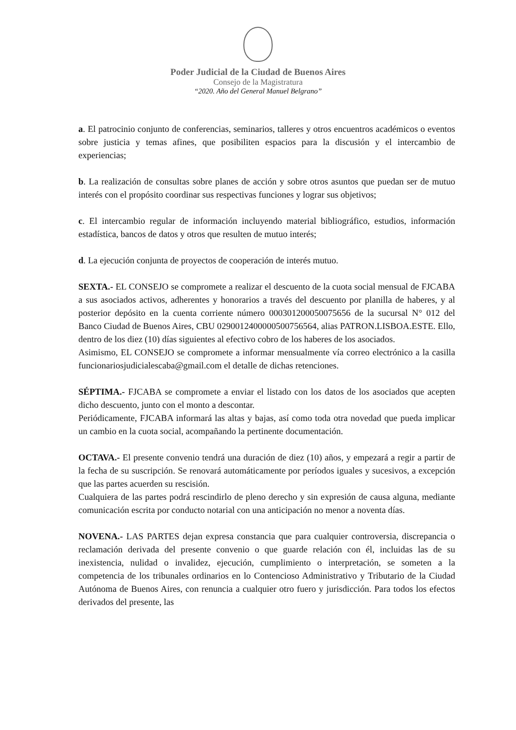Poder Judicial de la Ciudad de Buenos Aires
Consejo de la Magistratura
“2020. Año del General Manuel Belgrano”
a. El patrocinio conjunto de conferencias, seminarios, talleres y otros encuentros académicos o eventos sobre justicia y temas afines, que posibiliten espacios para la discusión y el intercambio de experiencias;
b. La realización de consultas sobre planes de acción y sobre otros asuntos que puedan ser de mutuo interés con el propósito coordinar sus respectivas funciones y lograr sus objetivos;
c. El intercambio regular de información incluyendo material bibliográfico, estudios, información estadística, bancos de datos y otros que resulten de mutuo interés;
d. La ejecución conjunta de proyectos de cooperación de interés mutuo.
SEXTA.- EL CONSEJO se compromete a realizar el descuento de la cuota social mensual de FJCABA a sus asociados activos, adherentes y honorarios a través del descuento por planilla de haberes, y al posterior depósito en la cuenta corriente número 000301200050075656 de la sucursal N° 012 del Banco Ciudad de Buenos Aires, CBU 0290012400000500756564, alias PATRON.LISBOA.ESTE. Ello, dentro de los diez (10) días siguientes al efectivo cobro de los haberes de los asociados.
Asimismo, EL CONSEJO se compromete a informar mensualmente vía correo electrónico a la casilla funcionariosjudicialescaba@gmail.com el detalle de dichas retenciones.
SÉPTIMA.- FJCABA se compromete a enviar el listado con los datos de los asociados que acepten dicho descuento, junto con el monto a descontar.
Periódicamente, FJCABA informará las altas y bajas, así como toda otra novedad que pueda implicar un cambio en la cuota social, acompañando la pertinente documentación.
OCTAVA.- El presente convenio tendrá una duración de diez (10) años, y empezará a regir a partir de la fecha de su suscripción. Se renovará automáticamente por períodos iguales y sucesivos, a excepción que las partes acuerden su rescisión.
Cualquiera de las partes podrá rescindirlo de pleno derecho y sin expresión de causa alguna, mediante comunicación escrita por conducto notarial con una anticipación no menor a noventa días.
NOVENA.- LAS PARTES dejan expresa constancia que para cualquier controversia, discrepancia o reclamación derivada del presente convenio o que guarde relación con él, incluidas las de su inexistencia, nulidad o invalidez, ejecución, cumplimiento o interpretación, se someten a la competencia de los tribunales ordinarios en lo Contencioso Administrativo y Tributario de la Ciudad Autónoma de Buenos Aires, con renuncia a cualquier otro fuero y jurisdicción. Para todos los efectos derivados del presente, las